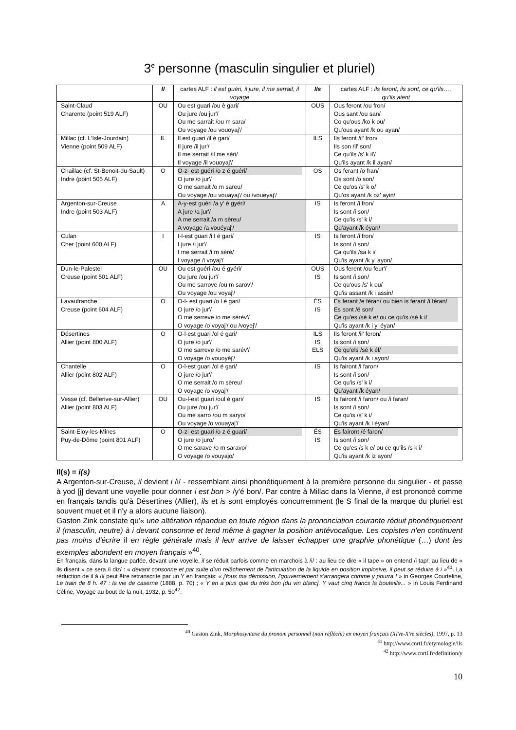3<sup>e</sup> personne (masculin singulier et pluriel)
| | Il | cartes ALF : il est guéri, il jure, il me serrait, il voyage | Ils | cartes ALF : ils feront, ils sont, ce qu'ils…, qu'ils aient |
| --- | --- | --- | --- | --- |
| Saint-Claud Charente (point 519 ALF) | OU | Ou est guari /ou è gari/ Ou jure /ou jur'/ Ou me sarrait /ou m sara/ Ou voyage /ou vouoyaj'/ | OUS | Ous feront /ou fron/ Ous sant /ou san/ Co qu'ous /ko k ou/ Qu'ous ayant /k ou ayan/ |
| Millac (cf. L'Isle-Jourdain) Vienne (point 509 ALF) | IL | Il est guari /il é gari/ Il jure /il jur'/ Il me serrait /il me sèri/ Il voyage /il vouoyaj'/ | ILS | Ils feront /il' fron/ Ils son /il' son/ Ce qu'ils /s' k il'/ Qu'ils ayant /k il ayan/ |
| Chaillac (cf. St-Benoit-du-Sault) Indre (point 505 ALF) | O | O-z- est guéri /o z é guéri/ O jure /o jur'/ O me sarrait /o m sareu/ Ou voyage /ou vouayaj'/ ou /voueyaj'/ | OS | Os ferant /o fran/ Os sont /o son/ Ce qu'os /s' k o/ Qu'os ayant /k oz' ayin/ |
| Argenton-sur-Creuse Indre (point 503 ALF) | A | A-y-est guéri /a y' é gyéri/ A jure /a jur'/ A me serrait /a m sèreu/ A voyage /a vouéyaj'/ | IS | Is feront /i fron/ Is sont /i son/ Ce qu'is /s' k i/ Qu'ayant /k éyan/ |
| Culan Cher (point 600 ALF) | I | I-l-est guari /i l é gari/ I jure /i jur'/ I me serrait /i m sèrè/ I voyage /i voyaj'/ | IS | Is feront /i fron/ Is sont /i son/ Ça qu'ils /sa k i/ Qu'is ayant /k y' ayon/ |
| Dun-le-Palestel Creuse (point 501 ALF) | OU | Ou est guéri /ou é gyéri/ Ou jure /ou jur'/ Ou me sarrove /ou m sarov'/ Ou voyage /ou voyaj'/ | OUS IS | Ous ferent /ou feur'/ Is sont /i son/ Ce qu'ous /s' k ou/ Qu'is assant /k i assin/ |
| Lavaufranche Creuse (point 604 ALF) | O | O-l- est guari /o l é gari/ O jure /o jur'/ O me serreve /o me sérév'/ O voyage /o voyaj'/ ou /voyej'/ | ÉS IS | Es ferant /e féran/ ou bien is ferant /i féran/ Es sont /é son/ Ce qu'es /sé k e/ ou ce qu'is /sé k i/ Qu'is ayant /k i y' éyan/ |
| Désertines Allier (point 800 ALF) | O | O-l-est guari /ol é gari/ O jure /o jur'/ O me sarreve /o me sarév'/ O voyage /o vouoyèj'/ | ILS IS ELS | Ils feront /il' feron/ Is sont /i son/ Ce qu'els /sé k él/ Qu'is ayant /k i ayon/ |
| Chantelle Allier (point 802 ALF) | O | O-l-est guari /ol é gari/ O jure /o jur'/ O me serrait /o m sèreu/ O voyage /o voyaj'/ | IS | Is fairont /i faron/ Is sont /i son/ Ce qu'is /s' k i/ Qu'ayant /k éyan/ |
| Vesse (cf. Bellerive-sur-Allier) Allier (point 803 ALF) | OU | Ou-l-est guari /oul é gari/ Ou jure /ou jur'/ Ou me sarro /ou m saryo/ Ou voyage /o vouayaj'/ | IS | Is fairont /i faron/ ou /i faran/ Is sont /i son/ Ce qu'is /s' k i/ Qu'is ayant /k i éyan/ |
| Saint-Eloy-les-Mines Puy-de-Dôme (point 801 ALF) | O | O-z- est guari /o z é guari/ O jure /o juro/ O me sarave /o m saravo/ O voyage /o vouyajo/ | ÉS IS | Es fairont /é faron/ Is sont /i son/ Ce qu'es /s k e/ ou ce qu'ils /s k i/ Qu'is ayant /k iz ayon/ |
Il(s) = i(s)
A Argenton-sur-Creuse, il devient i /i/ - ressemblant ainsi phonétiquement à la première personne du singulier - et passe à yod [j] devant une voyelle pour donner i est bon > /y'é bon/. Par contre à Millac dans la Vienne, il est prononcé comme en français tandis qu'à Désertines (Allier), ils et is sont employés concurremment (le S final de la marque du pluriel est souvent muet et il n'y a alors aucune liaison).
Gaston Zink constate qu'« une altération répandue en toute région dans la prononciation courante réduit phonétiquement il (masculin, neutre) à i devant consonne et tend même à gagner la position antévocalique. Les copistes n'en continuent pas moins d'écrire il en règle générale mais il leur arrive de laisser échapper une graphie phonétique (…) dont les exemples abondent en moyen français »<sup>40</sup>.
En français, dans la langue parlée, devant une voyelle, il se réduit parfois comme en marchois à /i/ : au lieu de dire « il tape » on entend /i tap/, au lieu de « ils disent » ce sera /i diz/ : « devant consonne et par suite d'un relâchement de l'articulation de la liquide en position implosive, il peut se réduire à i »<sup>41</sup>. La réduction de il à /i/ peut être retranscrite par un Y en français: « j'fous ma démission, l'gouvernement s'arrangera comme y pourra ! » in Georges Courteline, Le train de 8 h. 47 : la vie de caserne (1888, p. 70) ; « Y en a plus que du très bon [du vin blanc]. Y vaut cinq francs la bouteille... » in Louis Ferdinand Céline, Voyage au bout de la nuit, 1932, p. 50<sup>42</sup>.
<sup>40</sup> Gaston Zink, Morphosyntaxe du pronom personnel (non réfléchi) en moyen français (XIVe-XVe siècles), 1997, p. 13
<sup>41</sup> http://www.cnrtl.fr/etymologie/ils
<sup>42</sup> http://www.cnrtl.fr/definition/y
10